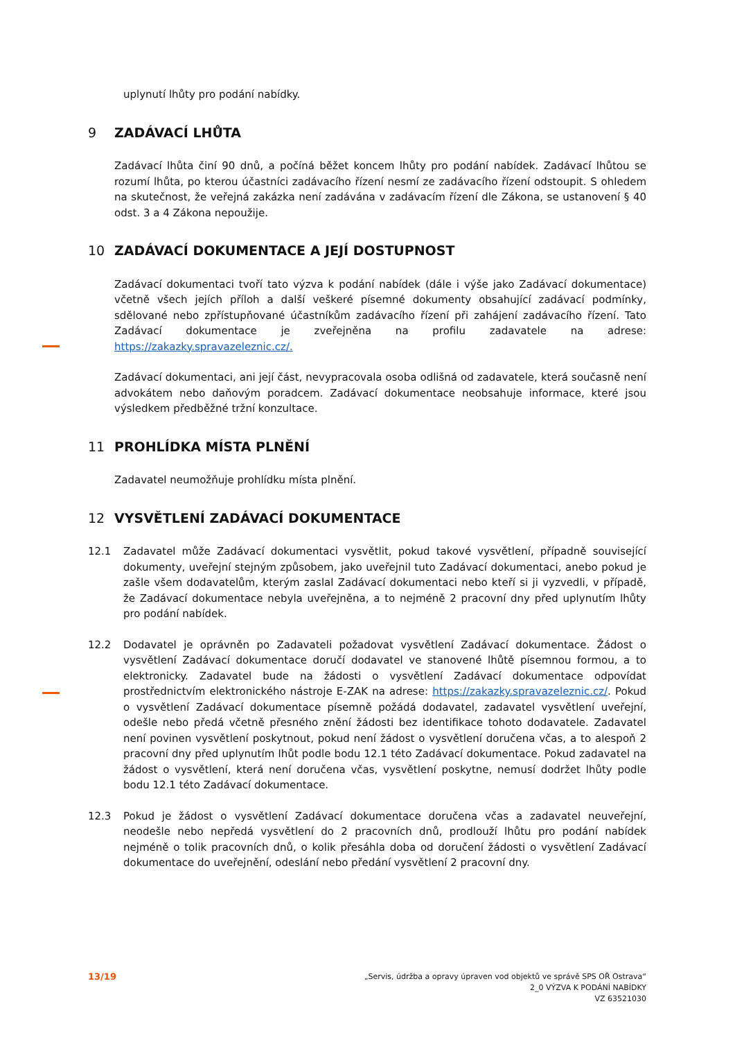uplynutí lhůty pro podání nabídky.
9 ZADÁVACÍ LHŮTA
Zadávací lhůta činí 90 dnů, a počíná běžet koncem lhůty pro podání nabídek. Zadávací lhůtou se rozumí lhůta, po kterou účastníci zadávacího řízení nesmí ze zadávacího řízení odstoupit. S ohledem na skutečnost, že veřejná zakázka není zadávána v zadávacím řízení dle Zákona, se ustanovení § 40 odst. 3 a 4 Zákona nepoužije.
10 ZADÁVACÍ DOKUMENTACE A JEJÍ DOSTUPNOST
Zadávací dokumentaci tvoří tato výzva k podání nabídek (dále i výše jako Zadávací dokumentace) včetně všech jejích příloh a další veškeré písemné dokumenty obsahující zadávací podmínky, sdělované nebo zpřístupňované účastníkům zadávacího řízení při zahájení zadávacího řízení. Tato Zadávací dokumentace je zveřejněna na profilu zadavatele na adrese: https://zakazky.spravazeleznic.cz/.
Zadávací dokumentaci, ani její část, nevypracovala osoba odlišná od zadavatele, která současně není advokátem nebo daňovým poradcem. Zadávací dokumentace neobsahuje informace, které jsou výsledkem předběžné tržní konzultace.
11 PROHLÍDKA MÍSTA PLNĚNÍ
Zadavatel neumožňuje prohlídku místa plnění.
12 VYSVĚTLENÍ ZADÁVACÍ DOKUMENTACE
12.1 Zadavatel může Zadávací dokumentaci vysvětlit, pokud takové vysvětlení, případně související dokumenty, uveřejní stejným způsobem, jako uveřejnil tuto Zadávací dokumentaci, anebo pokud je zašle všem dodavatelům, kterým zaslal Zadávací dokumentaci nebo kteří si ji vyzvedli, v případě, že Zadávací dokumentace nebyla uveřejněna, a to nejméně 2 pracovní dny před uplynutím lhůty pro podání nabídek.
12.2 Dodavatel je oprávněn po Zadavateli požadovat vysvětlení Zadávací dokumentace. Žádost o vysvětlení Zadávací dokumentace doručí dodavatel ve stanovené lhůtě písemnou formou, a to elektronicky. Zadavatel bude na žádosti o vysvětlení Zadávací dokumentace odpovídat prostřednictvím elektronického nástroje E-ZAK na adrese: https://zakazky.spravazeleznic.cz/. Pokud o vysvětlení Zadávací dokumentace písemně požádá dodavatel, zadavatel vysvětlení uveřejní, odešle nebo předá včetně přesného znění žádosti bez identifikace tohoto dodavatele. Zadavatel není povinen vysvětlení poskytnout, pokud není žádost o vysvětlení doručena včas, a to alespoň 2 pracovní dny před uplynutím lhůt podle bodu 12.1 této Zadávací dokumentace. Pokud zadavatel na žádost o vysvětlení, která není doručena včas, vysvětlení poskytne, nemusí dodržet lhůty podle bodu 12.1 této Zadávací dokumentace.
12.3 Pokud je žádost o vysvětlení Zadávací dokumentace doručena včas a zadavatel neuveřejní, neodešle nebo nepředá vysvětlení do 2 pracovních dnů, prodlouží lhůtu pro podání nabídek nejméně o tolik pracovních dnů, o kolik přesáhla doba od doručení žádosti o vysvětlení Zadávací dokumentace do uveřejnění, odeslání nebo předání vysvětlení 2 pracovní dny.
13/19
„Servis, údržba a opravy úpraven vod objektů ve správě SPS OŘ Ostrava“
2_0 VÝZVA K PODÁNÍ NABÍDKY
VZ 63521030